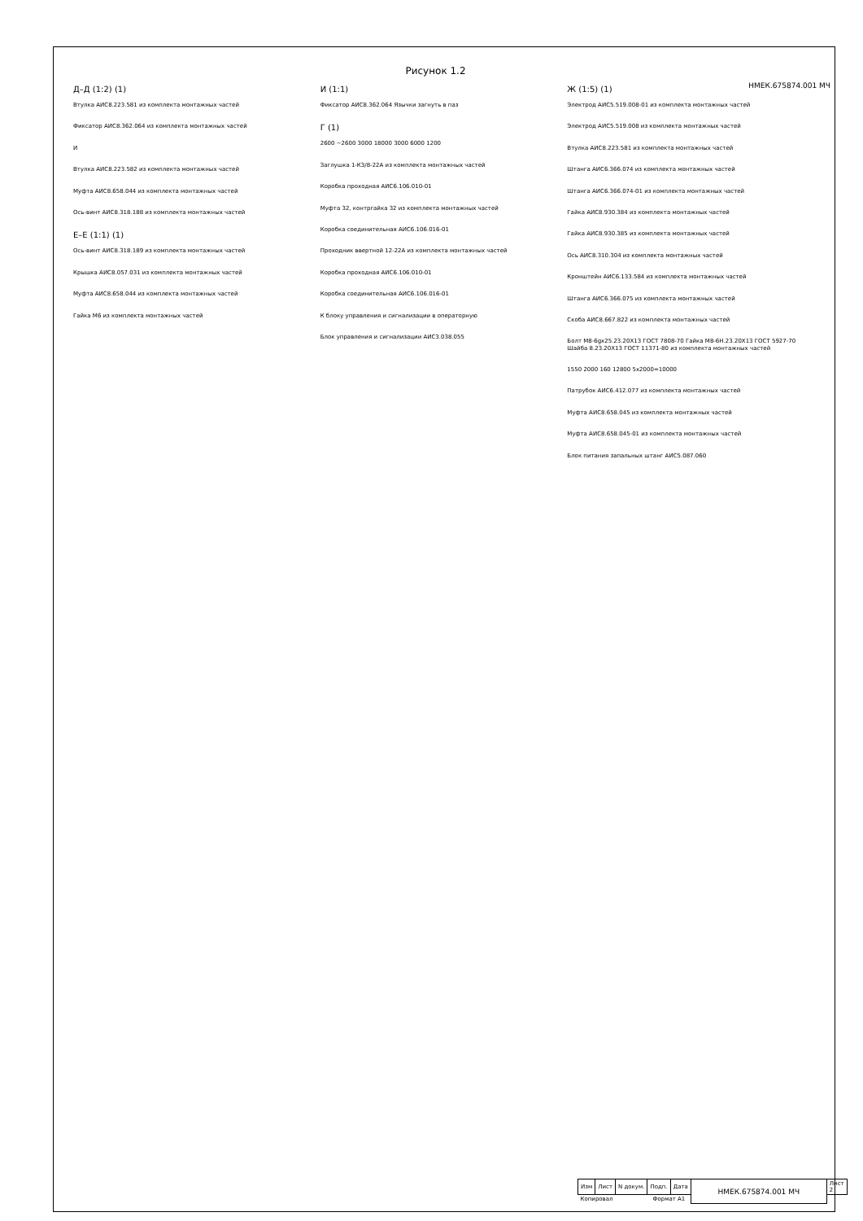НМЕК.675874.001 МЧ
Рисунок 1.2
Д–Д (1:2) (1)
Втулка АИС8.223.581 из комплекта монтажных частей
Фиксатор АИС8.362.064 из комплекта монтажных частей
И
Втулка АИС8.223.582 из комплекта монтажных частей
Муфта АИС8.658.044 из комплекта монтажных частей
Ось-винт АИС8.318.188 из комплекта монтажных частей
Е–Е (1:1) (1)
Ось-винт АИС8.318.189 из комплекта монтажных частей
Крышка АИС8.057.031 из комплекта монтажных частей
Муфта АИС8.658.044 из комплекта монтажных частей
Гайка М6 из комплекта монтажных частей
И (1:1)
Фиксатор АИС8.362.064 Язычки загнуть в паз
Г (1)
2600 ~2600 3000 18000 3000 6000 1200
Заглушка 1-КЗ/8-22А из комплекта монтажных частей
Коробка проходная АИС6.106.010-01
Муфта 32, контргайка 32 из комплекта монтажных частей
Коробка соединительная АИС6.106.016-01
Проходник ввертной 12-22А из комплекта монтажных частей
Коробка проходная АИС6.106.010-01
Коробка соединительная АИС6.106.016-01
К блоку управления и сигнализации в операторную
Блок управления и сигнализации АИС3.038.055
Ж (1:5) (1)
Электрод АИС5.519.008-01 из комплекта монтажных частей
Электрод АИС5.519.008 из комплекта монтажных частей
Втулка АИС8.223.581 из комплекта монтажных частей
Штанга АИС6.366.074 из комплекта монтажных частей
Штанга АИС6.366.074-01 из комплекта монтажных частей
Гайка АИС8.930.384 из комплекта монтажных частей
Гайка АИС8.930.385 из комплекта монтажных частей
Ось АИС8.310.304 из комплекта монтажных частей
Кронштейн АИС6.133.584 из комплекта монтажных частей
Штанга АИС6.366.075 из комплекта монтажных частей
Скоба АИС8.667.822 из комплекта монтажных частей
Болт М8-6gx25.23.20Х13 ГОСТ 7808-70 Гайка М8-6Н.23.20Х13 ГОСТ 5927-70 Шайба 8.23.20Х13 ГОСТ 11371-80 из комплекта монтажных частей
1550 2000 160 12800 5х2000=10000
Патрубок АИС6.412.077 из комплекта монтажных частей
Муфта АИС8.658.045 из комплекта монтажных частей
Муфта АИС8.658.045-01 из комплекта монтажных частей
Блок питания запальных штанг АИС5.087.060
| Изм | Лист | N докум. | Подп. | Дата | НМЕК.675874.001 МЧ | Лист 2 |
| Копировал Формат А1 | | | | | | |